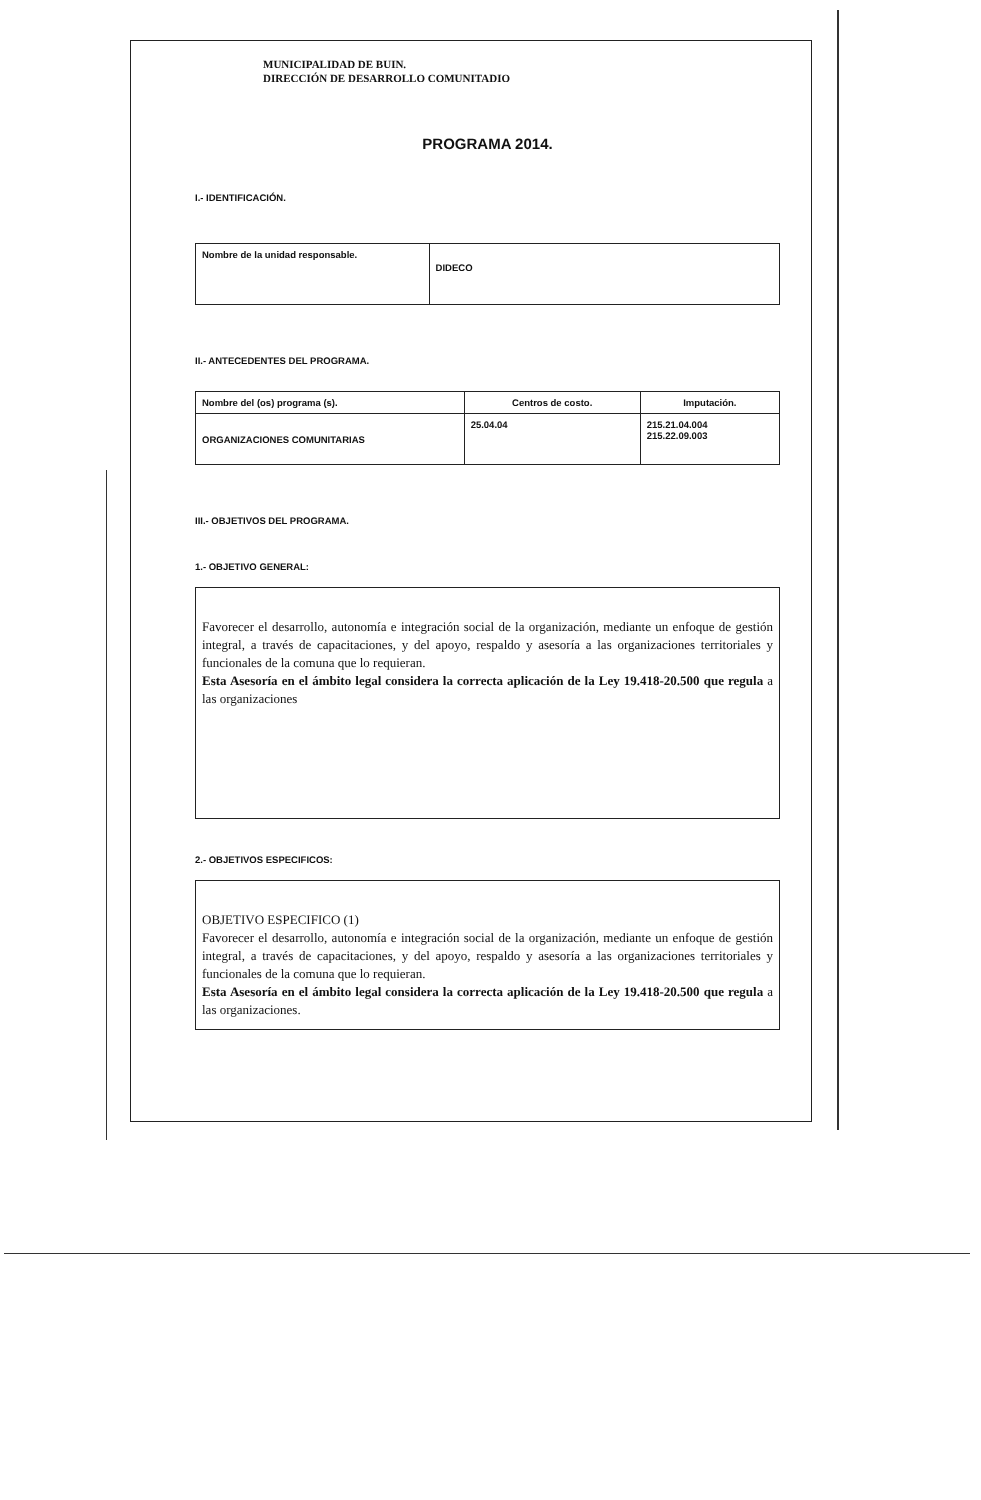MUNICIPALIDAD DE BUIN.
DIRECCIÓN DE DESARROLLO COMUNITADIO
PROGRAMA 2014.
I.- IDENTIFICACIÓN.
| Nombre de la unidad responsable. | DIDECO |
II.- ANTECEDENTES DEL PROGRAMA.
| Nombre del (os) programa (s). | Centros de costo. | Imputación. |
| ORGANIZACIONES COMUNITARIAS | 25.04.04 | 215.21.04.004 215.22.09.003 |
III.- OBJETIVOS DEL PROGRAMA.
1.- OBJETIVO GENERAL:
Favorecer el desarrollo, autonomía e integración social de la organización, mediante un enfoque de gestión integral, a través de capacitaciones, y del apoyo, respaldo y asesoría a las organizaciones territoriales y funcionales de la comuna que lo requieran.
Esta Asesoría en el ámbito legal considera la correcta aplicación de la Ley 19.418-20.500 que regula a las organizaciones
2.- OBJETIVOS ESPECIFICOS:
OBJETIVO ESPECIFICO (1)
Favorecer el desarrollo, autonomía e integración social de la organización, mediante un enfoque de gestión integral, a través de capacitaciones, y del apoyo, respaldo y asesoría a las organizaciones territoriales y funcionales de la comuna que lo requieran.
Esta Asesoría en el ámbito legal considera la correcta aplicación de la Ley 19.418-20.500 que regula a las organizaciones.